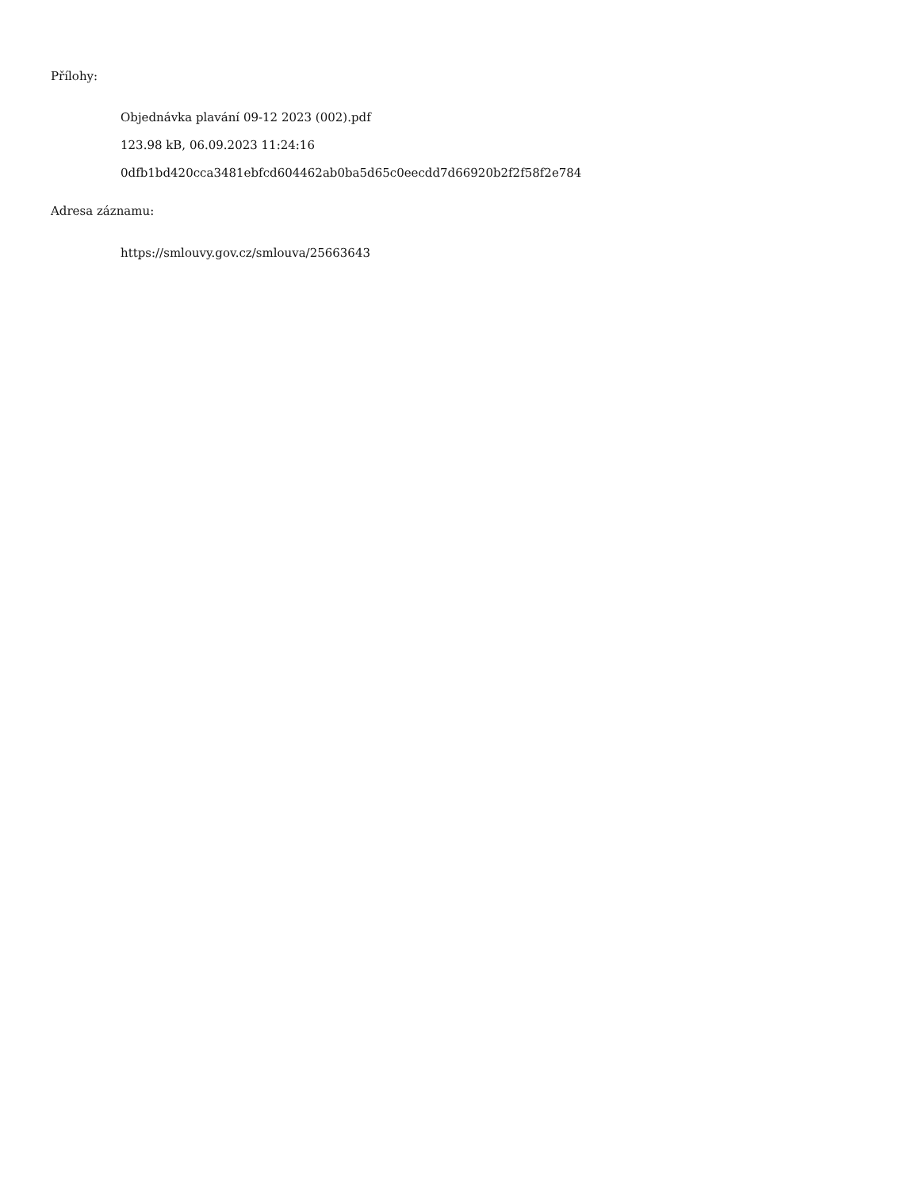Přílohy:
Objednávka plavání 09-12 2023 (002).pdf
123.98 kB, 06.09.2023 11:24:16
0dfb1bd420cca3481ebfcd604462ab0ba5d65c0eecdd7d66920b2f2f58f2e784
Adresa záznamu:
https://smlouvy.gov.cz/smlouva/25663643